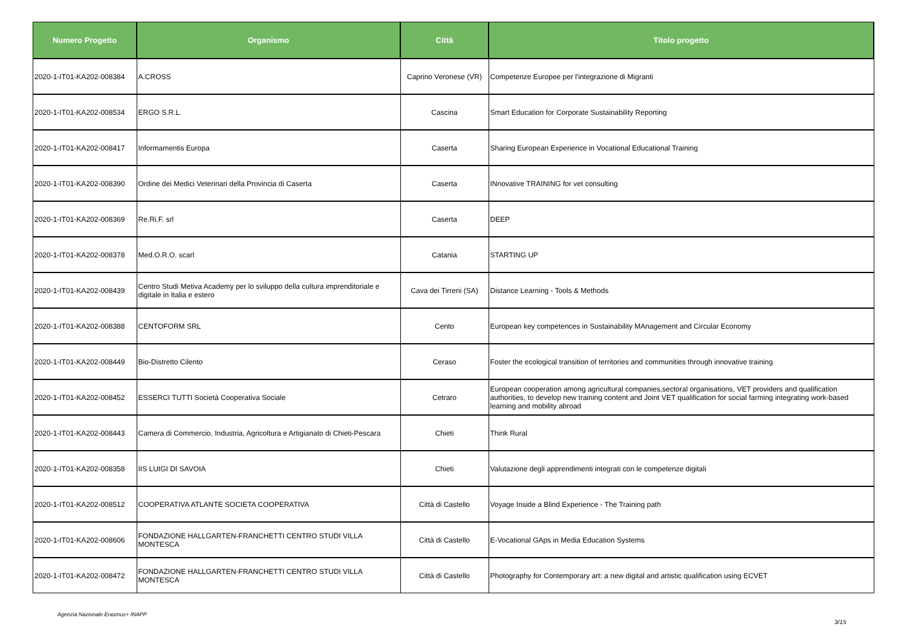| Numero Progetto | Organismo | Città | Titolo progetto |
| --- | --- | --- | --- |
| 2020-1-IT01-KA202-008384 | A.CROSS | Caprino Veronese (VR) | Competenze Europee per l'integrazione di Migranti |
| 2020-1-IT01-KA202-008534 | ERGO S.R.L. | Cascina | Smart Education for Corporate Sustainability Reporting |
| 2020-1-IT01-KA202-008417 | Informamentis Europa | Caserta | Sharing European Experience in Vocational Educational Training |
| 2020-1-IT01-KA202-008390 | Ordine dei Medici Veterinari della Provincia di Caserta | Caserta | INnovative TRAINING for vet consulting |
| 2020-1-IT01-KA202-008369 | Re.Ri.F. srl | Caserta | DEEP |
| 2020-1-IT01-KA202-008378 | Med.O.R.O. scarl | Catania | STARTING UP |
| 2020-1-IT01-KA202-008439 | Centro Studi Metiva Academy per lo sviluppo della cultura imprenditoriale e digitale in Italia e estero | Cava dei Tirreni (SA) | Distance Learning - Tools & Methods |
| 2020-1-IT01-KA202-008388 | CENTOFORM SRL | Cento | European key competences in Sustainability MAnagement and Circular Economy |
| 2020-1-IT01-KA202-008449 | Bio-Distretto Cilento | Ceraso | Foster the ecological transition of territories and communities through innovative training |
| 2020-1-IT01-KA202-008452 | ESSERCI TUTTI Società Cooperativa Sociale | Cetraro | European cooperation among agricultural companies,sectoral organisations, VET providers and qualification authorities, to develop new training content and Joint VET qualification for social farming integrating work-based learning and mobility abroad |
| 2020-1-IT01-KA202-008443 | Camera di Commercio, Industria, Agricoltura e Artigianato di Chieti-Pescara | Chieti | Think Rural |
| 2020-1-IT01-KA202-008358 | IIS LUIGI DI SAVOIA | Chieti | Valutazione degli apprendimenti integrati con le competenze digitali |
| 2020-1-IT01-KA202-008512 | COOPERATIVA ATLANTE SOCIETA COOPERATIVA | Città di Castello | Voyage Inside a Blind Experience - The Training path |
| 2020-1-IT01-KA202-008606 | FONDAZIONE HALLGARTEN-FRANCHETTI CENTRO STUDI VILLA MONTESCA | Città di Castello | E-Vocational GAps in Media Education Systems |
| 2020-1-IT01-KA202-008472 | FONDAZIONE HALLGARTEN-FRANCHETTI CENTRO STUDI VILLA MONTESCA | Città di Castello | Photography for Contemporary art: a new digital and artistic qualification using ECVET |
Agenzia Nazionale Erasmus+ INAPP
3/15